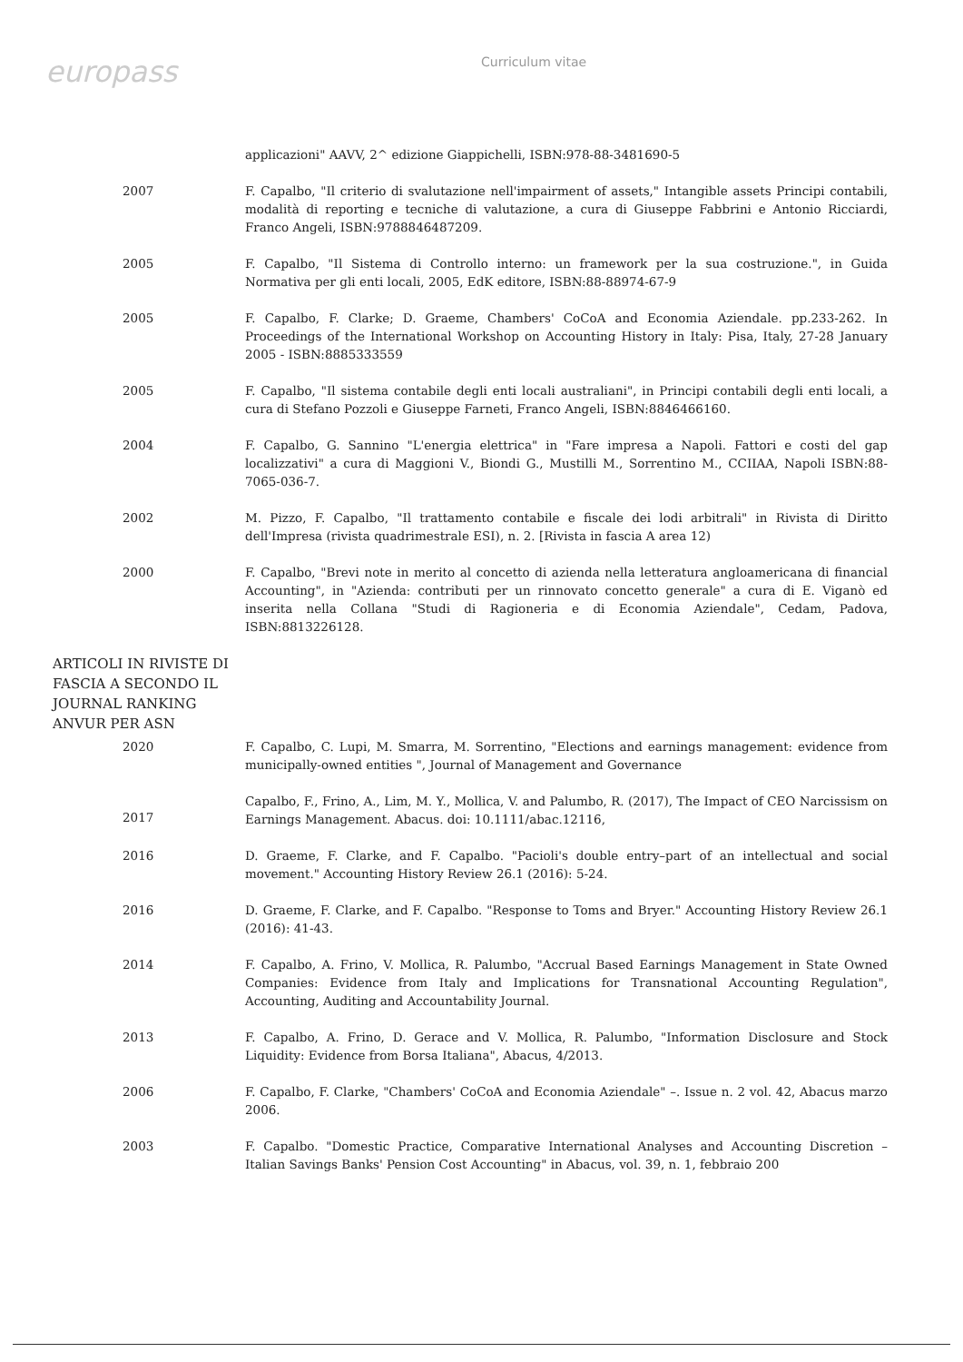europass
Curriculum vitae
applicazioni" AAVV, 2^ edizione Giappichelli, ISBN:978-88-3481690-5
2007 F. Capalbo, "Il criterio di svalutazione nell'impairment of assets," Intangible assets Principi contabili, modalità di reporting e tecniche di valutazione, a cura di Giuseppe Fabbrini e Antonio Ricciardi, Franco Angeli, ISBN:9788846487209.
2005 F. Capalbo, "Il Sistema di Controllo interno: un framework per la sua costruzione.", in Guida Normativa per gli enti locali, 2005, EdK editore, ISBN:88-88974-67-9
2005 F. Capalbo, F. Clarke; D. Graeme, Chambers' CoCoA and Economia Aziendale. pp.233-262. In Proceedings of the International Workshop on Accounting History in Italy: Pisa, Italy, 27-28 January 2005 - ISBN:8885333559
2005 F. Capalbo, "Il sistema contabile degli enti locali australiani", in Principi contabili degli enti locali, a cura di Stefano Pozzoli e Giuseppe Farneti, Franco Angeli, ISBN:8846466160.
2004 F. Capalbo, G. Sannino "L'energia elettrica" in "Fare impresa a Napoli. Fattori e costi del gap localizzativi" a cura di Maggioni V., Biondi G., Mustilli M., Sorrentino M., CCIIAA, Napoli ISBN:88-7065-036-7.
2002 M. Pizzo, F. Capalbo, "Il trattamento contabile e fiscale dei lodi arbitrali" in Rivista di Diritto dell'Impresa (rivista quadrimestrale ESI), n. 2. [Rivista in fascia A area 12)
2000 F. Capalbo, "Brevi note in merito al concetto di azienda nella letteratura angloamericana di financial Accounting", in "Azienda: contributi per un rinnovato concetto generale" a cura di E. Viganò ed inserita nella Collana "Studi di Ragioneria e di Economia Aziendale", Cedam, Padova, ISBN:8813226128.
ARTICOLI IN RIVISTE DI FASCIA A SECONDO IL JOURNAL RANKING ANVUR PER ASN
2020 F. Capalbo, C. Lupi, M. Smarra, M. Sorrentino, "Elections and earnings management: evidence from municipally-owned entities ", Journal of Management and Governance
2017
Capalbo, F., Frino, A., Lim, M. Y., Mollica, V. and Palumbo, R. (2017), The Impact of CEO Narcissism on Earnings Management. Abacus. doi: 10.1111/abac.12116,
2016 D. Graeme, F. Clarke, and F. Capalbo. "Pacioli's double entry–part of an intellectual and social movement." Accounting History Review 26.1 (2016): 5-24.
2016 D. Graeme, F. Clarke, and F. Capalbo. "Response to Toms and Bryer." Accounting History Review 26.1 (2016): 41-43.
2014 F. Capalbo, A. Frino, V. Mollica, R. Palumbo, "Accrual Based Earnings Management in State Owned Companies: Evidence from Italy and Implications for Transnational Accounting Regulation", Accounting, Auditing and Accountability Journal.
2013 F. Capalbo, A. Frino, D. Gerace and V. Mollica, R. Palumbo, "Information Disclosure and Stock Liquidity: Evidence from Borsa Italiana", Abacus, 4/2013.
2006 F. Capalbo, F. Clarke, "Chambers' CoCoA and Economia Aziendale" –. Issue n. 2 vol. 42, Abacus marzo 2006.
2003 F. Capalbo. "Domestic Practice, Comparative International Analyses and Accounting Discretion – Italian Savings Banks' Pension Cost Accounting" in Abacus, vol. 39, n. 1, febbraio 200